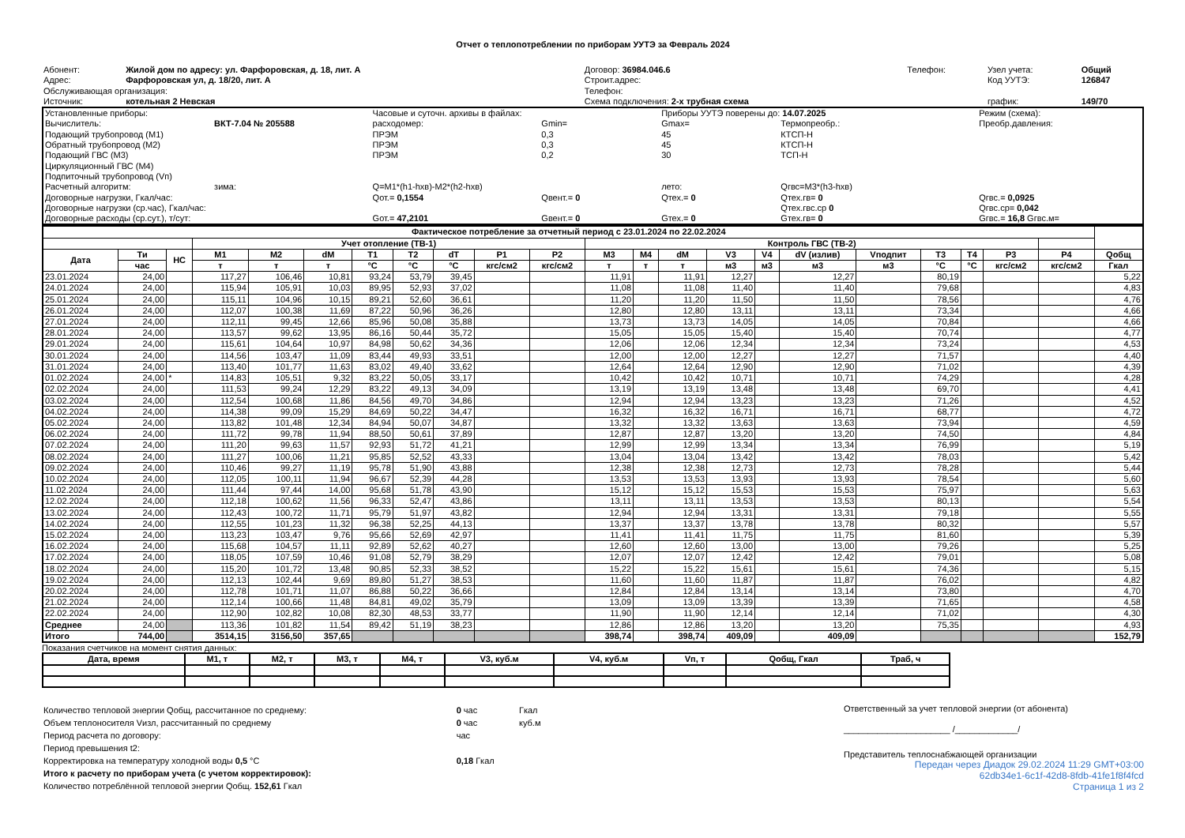Отчет о теплопотреблении по приборам УУТЭ за Февраль 2024
| Абонент: | Жилой дом по адресу: ул. Фарфоровская, д. 18, лит. А | Договор: 36984.046.6 | Телефон: | Узел учета: | Общий |
| Адрес: | Фарфоровская ул, д. 18/20, лит. А | Строит.адрес: | | Код УУТЭ: | 126847 |
| Обслуживающая организация: | | Телефон: | | | |
| Источник: | котельная 2 Невская | Схема подключения: 2-х трубная схема | | график: | 149/70 |
| Установленные приборы: | | Часовые и суточн. архивы в файлах: | | Приборы УУТЭ поверены до: 14.07.2025 | | Режим (схема): | |
| Вычислитель: | ВКТ-7.04 № 205588 | расходомер: | Gmin= | Gmax= | Термопреобр.: | Преобр.давления: | |
| Подающий трубопровод (М1) | | ПРЭМ | 0,3 | 45 | КТСП-Н | | |
| Обратный трубопровод (М2) | | ПРЭМ | 0,3 | 45 | КТСП-Н | | |
| Подающий ГВС (М3) | | ПРЭМ | 0,2 | 30 | ТСП-Н | | |
| Циркуляционный ГВС (М4) | | | | | | | |
| Подпиточный трубопровод (Vп) | | | | | | | |
| Расчетный алгоритм: | зима: | Q=M1*(h1-hхв)-M2*(h2-hхв) | | лето: | Qгвс=M3*(h3-hхв) | | |
| Договорные нагрузки, Гкал/час: | | Qот.= 0,1554 | Qвент.= 0 | Qтех.= 0 | Qтех.гв= 0 | Qгвс.= 0,0925 | |
| Договорные нагрузки (ср.час), Гкал/час: | | | | | Qтех.гвс.ср 0 | Qгвс.ср= 0,042 | |
| Договорные расходы (ср.сут.), т/сут: | | Gот.= 47,2101 | Gвент.= 0 | Gтех.= 0 | Gтех.гв= 0 | Gгвс.= 16,8 Gгвс.м= | |
| Фактическое потребление за отчетный период с 23.01.2024 по 22.02.2024 | | | | | | | | | | | | | | | | | | | | | | |
| --- | --- | --- | --- | --- | --- | --- | --- | --- | --- | --- | --- | --- | --- | --- | --- | --- | --- | --- | --- | --- | --- | --- |
| | | | Учет отопление (ТВ-1) | | | | | | | | Контроль ГВС (ТВ-2) | | | | | | | | | | | |
| Дата | Ти | НС | M1 | M2 | dM | T1 | T2 | dT | P1 | P2 | M3 | M4 | dM | V3 | V4 | dV (излив) | Vподпит | T3 | T4 | P3 | P4 | Qобщ |
| | час | | т | т | т | °C | °C | °C | кгс/см2 | кгс/см2 | т | т | т | м3 | м3 | м3 | м3 | °C | °C | кгс/см2 | кгс/см2 | Гкал |
| 23.01.2024 | 24,00 | | 117,27 | 106,46 | 10,81 | 93,24 | 53,79 | 39,45 | | | 11,91 | | 11,91 | 12,27 | | 12,27 | | 80,19 | | | | 5,22 |
| 24.01.2024 | 24,00 | | 115,94 | 105,91 | 10,03 | 89,95 | 52,93 | 37,02 | | | 11,08 | | 11,08 | 11,40 | | 11,40 | | 79,68 | | | | 4,83 |
| 25.01.2024 | 24,00 | | 115,11 | 104,96 | 10,15 | 89,21 | 52,60 | 36,61 | | | 11,20 | | 11,20 | 11,50 | | 11,50 | | 78,56 | | | | 4,76 |
| 26.01.2024 | 24,00 | | 112,07 | 100,38 | 11,69 | 87,22 | 50,96 | 36,26 | | | 12,80 | | 12,80 | 13,11 | | 13,11 | | 73,34 | | | | 4,66 |
| 27.01.2024 | 24,00 | | 112,11 | 99,45 | 12,66 | 85,96 | 50,08 | 35,88 | | | 13,73 | | 13,73 | 14,05 | | 14,05 | | 70,84 | | | | 4,66 |
| 28.01.2024 | 24,00 | | 113,57 | 99,62 | 13,95 | 86,16 | 50,44 | 35,72 | | | 15,05 | | 15,05 | 15,40 | | 15,40 | | 70,74 | | | | 4,77 |
| 29.01.2024 | 24,00 | | 115,61 | 104,64 | 10,97 | 84,98 | 50,62 | 34,36 | | | 12,06 | | 12,06 | 12,34 | | 12,34 | | 73,24 | | | | 4,53 |
| 30.01.2024 | 24,00 | | 114,56 | 103,47 | 11,09 | 83,44 | 49,93 | 33,51 | | | 12,00 | | 12,00 | 12,27 | | 12,27 | | 71,57 | | | | 4,40 |
| 31.01.2024 | 24,00 | | 113,40 | 101,77 | 11,63 | 83,02 | 49,40 | 33,62 | | | 12,64 | | 12,64 | 12,90 | | 12,90 | | 71,02 | | | | 4,39 |
| 01.02.2024 | 24,00 | * | 114,83 | 105,51 | 9,32 | 83,22 | 50,05 | 33,17 | | | 10,42 | | 10,42 | 10,71 | | 10,71 | | 74,29 | | | | 4,28 |
| 02.02.2024 | 24,00 | | 111,53 | 99,24 | 12,29 | 83,22 | 49,13 | 34,09 | | | 13,19 | | 13,19 | 13,48 | | 13,48 | | 69,70 | | | | 4,41 |
| 03.02.2024 | 24,00 | | 112,54 | 100,68 | 11,86 | 84,56 | 49,70 | 34,86 | | | 12,94 | | 12,94 | 13,23 | | 13,23 | | 71,26 | | | | 4,52 |
| 04.02.2024 | 24,00 | | 114,38 | 99,09 | 15,29 | 84,69 | 50,22 | 34,47 | | | 16,32 | | 16,32 | 16,71 | | 16,71 | | 68,77 | | | | 4,72 |
| 05.02.2024 | 24,00 | | 113,82 | 101,48 | 12,34 | 84,94 | 50,07 | 34,87 | | | 13,32 | | 13,32 | 13,63 | | 13,63 | | 73,94 | | | | 4,59 |
| 06.02.2024 | 24,00 | | 111,72 | 99,78 | 11,94 | 88,50 | 50,61 | 37,89 | | | 12,87 | | 12,87 | 13,20 | | 13,20 | | 74,50 | | | | 4,84 |
| 07.02.2024 | 24,00 | | 111,20 | 99,63 | 11,57 | 92,93 | 51,72 | 41,21 | | | 12,99 | | 12,99 | 13,34 | | 13,34 | | 76,99 | | | | 5,19 |
| 08.02.2024 | 24,00 | | 111,27 | 100,06 | 11,21 | 95,85 | 52,52 | 43,33 | | | 13,04 | | 13,04 | 13,42 | | 13,42 | | 78,03 | | | | 5,42 |
| 09.02.2024 | 24,00 | | 110,46 | 99,27 | 11,19 | 95,78 | 51,90 | 43,88 | | | 12,38 | | 12,38 | 12,73 | | 12,73 | | 78,28 | | | | 5,44 |
| 10.02.2024 | 24,00 | | 112,05 | 100,11 | 11,94 | 96,67 | 52,39 | 44,28 | | | 13,53 | | 13,53 | 13,93 | | 13,93 | | 78,54 | | | | 5,60 |
| 11.02.2024 | 24,00 | | 111,44 | 97,44 | 14,00 | 95,68 | 51,78 | 43,90 | | | 15,12 | | 15,12 | 15,53 | | 15,53 | | 75,97 | | | | 5,63 |
| 12.02.2024 | 24,00 | | 112,18 | 100,62 | 11,56 | 96,33 | 52,47 | 43,86 | | | 13,11 | | 13,11 | 13,53 | | 13,53 | | 80,13 | | | | 5,54 |
| 13.02.2024 | 24,00 | | 112,43 | 100,72 | 11,71 | 95,79 | 51,97 | 43,82 | | | 12,94 | | 12,94 | 13,31 | | 13,31 | | 79,18 | | | | 5,55 |
| 14.02.2024 | 24,00 | | 112,55 | 101,23 | 11,32 | 96,38 | 52,25 | 44,13 | | | 13,37 | | 13,37 | 13,78 | | 13,78 | | 80,32 | | | | 5,57 |
| 15.02.2024 | 24,00 | | 113,23 | 103,47 | 9,76 | 95,66 | 52,69 | 42,97 | | | 11,41 | | 11,41 | 11,75 | | 11,75 | | 81,60 | | | | 5,39 |
| 16.02.2024 | 24,00 | | 115,68 | 104,57 | 11,11 | 92,89 | 52,62 | 40,27 | | | 12,60 | | 12,60 | 13,00 | | 13,00 | | 79,26 | | | | 5,25 |
| 17.02.2024 | 24,00 | | 118,05 | 107,59 | 10,46 | 91,08 | 52,79 | 38,29 | | | 12,07 | | 12,07 | 12,42 | | 12,42 | | 79,01 | | | | 5,08 |
| 18.02.2024 | 24,00 | | 115,20 | 101,72 | 13,48 | 90,85 | 52,33 | 38,52 | | | 15,22 | | 15,22 | 15,61 | | 15,61 | | 74,36 | | | | 5,15 |
| 19.02.2024 | 24,00 | | 112,13 | 102,44 | 9,69 | 89,80 | 51,27 | 38,53 | | | 11,60 | | 11,60 | 11,87 | | 11,87 | | 76,02 | | | | 4,82 |
| 20.02.2024 | 24,00 | | 112,78 | 101,71 | 11,07 | 86,88 | 50,22 | 36,66 | | | 12,84 | | 12,84 | 13,14 | | 13,14 | | 73,80 | | | | 4,70 |
| 21.02.2024 | 24,00 | | 112,14 | 100,66 | 11,48 | 84,81 | 49,02 | 35,79 | | | 13,09 | | 13,09 | 13,39 | | 13,39 | | 71,65 | | | | 4,58 |
| 22.02.2024 | 24,00 | | 112,90 | 102,82 | 10,08 | 82,30 | 48,53 | 33,77 | | | 11,90 | | 11,90 | 12,14 | | 12,14 | | 71,02 | | | | 4,30 |
| Среднее | 24,00 | | 113,36 | 101,82 | 11,54 | 89,42 | 51,19 | 38,23 | | | 12,86 | | 12,86 | 13,20 | | 13,20 | | 75,35 | | | | 4,93 |
| Итого | 744,00 | | 3514,15 | 3156,50 | 357,65 | | | | | | 398,74 | | 398,74 | 409,09 | | 409,09 | | | | | | 152,79 |
Показания счетчиков на момент снятия данных:
| Дата, время | M1, т | M2, т | M3, т | M4, т | V3, куб.м | V4, куб.м | Vп, т | Qобщ, Гкал | Траб, ч |
| --- | --- | --- | --- | --- | --- | --- | --- | --- | --- |
| Количество тепловой энергии Qобщ, рассчитанное по среднему: | 0 час | Гкал |
| Объем теплоносителя Vизл, рассчитанный по среднему | 0 час | куб.м |
| Период расчета по договору: | час | |
| Период превышения t2: | | |
| Корректировка на температуру холодной воды 0,5 °C | 0,18 Гкал | |
| Итого к расчету по приборам учета (с учетом корректировок): | | |
| Количество потреблённой тепловой энергии Qобщ. 152,61 Гкал | | |
Ответственный за учет тепловой энергии (от абонента)
______________________ /_____________/
Представитель теплоснабжающей организации
Передан через Диадок 29.02.2024 11:29 GMT+03:00
62db34e1-6c1f-42d8-8fdb-41fe1f8f4fcd
Страница 1 из 2